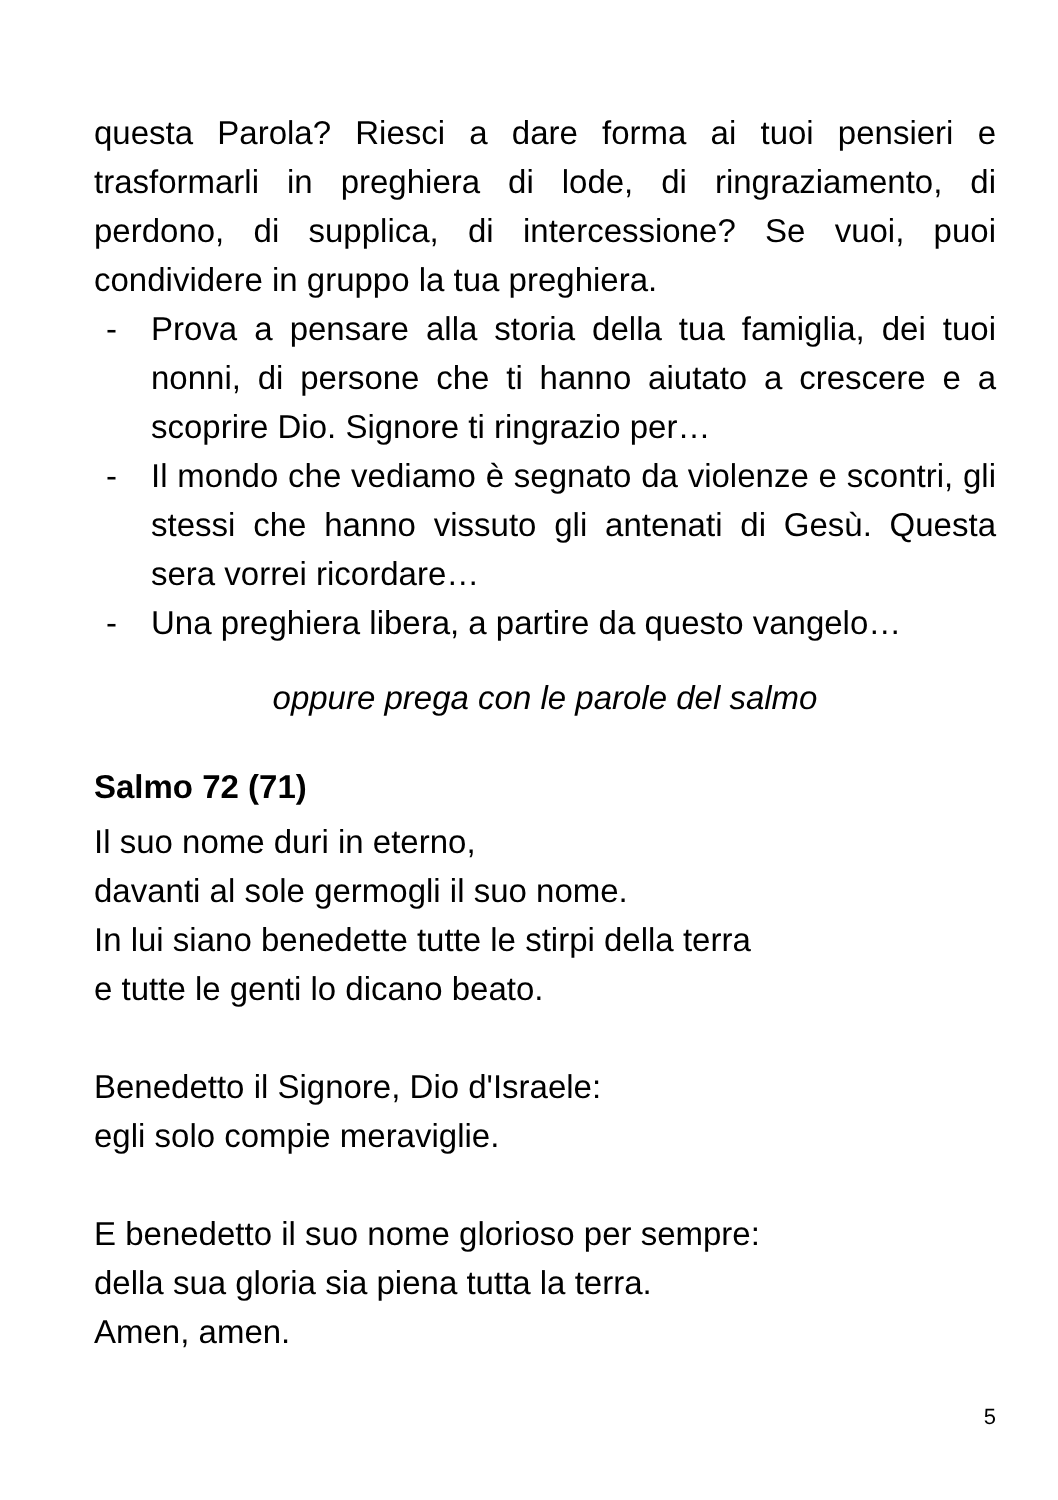questa Parola? Riesci a dare forma ai tuoi pensieri e trasformarli in preghiera di lode, di ringraziamento, di perdono, di supplica, di intercessione? Se vuoi, puoi condividere in gruppo la tua preghiera.
- Prova a pensare alla storia della tua famiglia, dei tuoi nonni, di persone che ti hanno aiutato a crescere e a scoprire Dio. Signore ti ringrazio per…
- Il mondo che vediamo è segnato da violenze e scontri, gli stessi che hanno vissuto gli antenati di Gesù. Questa sera vorrei ricordare…
- Una preghiera libera, a partire da questo vangelo…
oppure prega con le parole del salmo
Salmo 72 (71)
Il suo nome duri in eterno,
davanti al sole germogli il suo nome.
In lui siano benedette tutte le stirpi della terra
e tutte le genti lo dicano beato.
Benedetto il Signore, Dio d'Israele:
egli solo compie meraviglie.
E benedetto il suo nome glorioso per sempre:
della sua gloria sia piena tutta la terra.
Amen, amen.
5